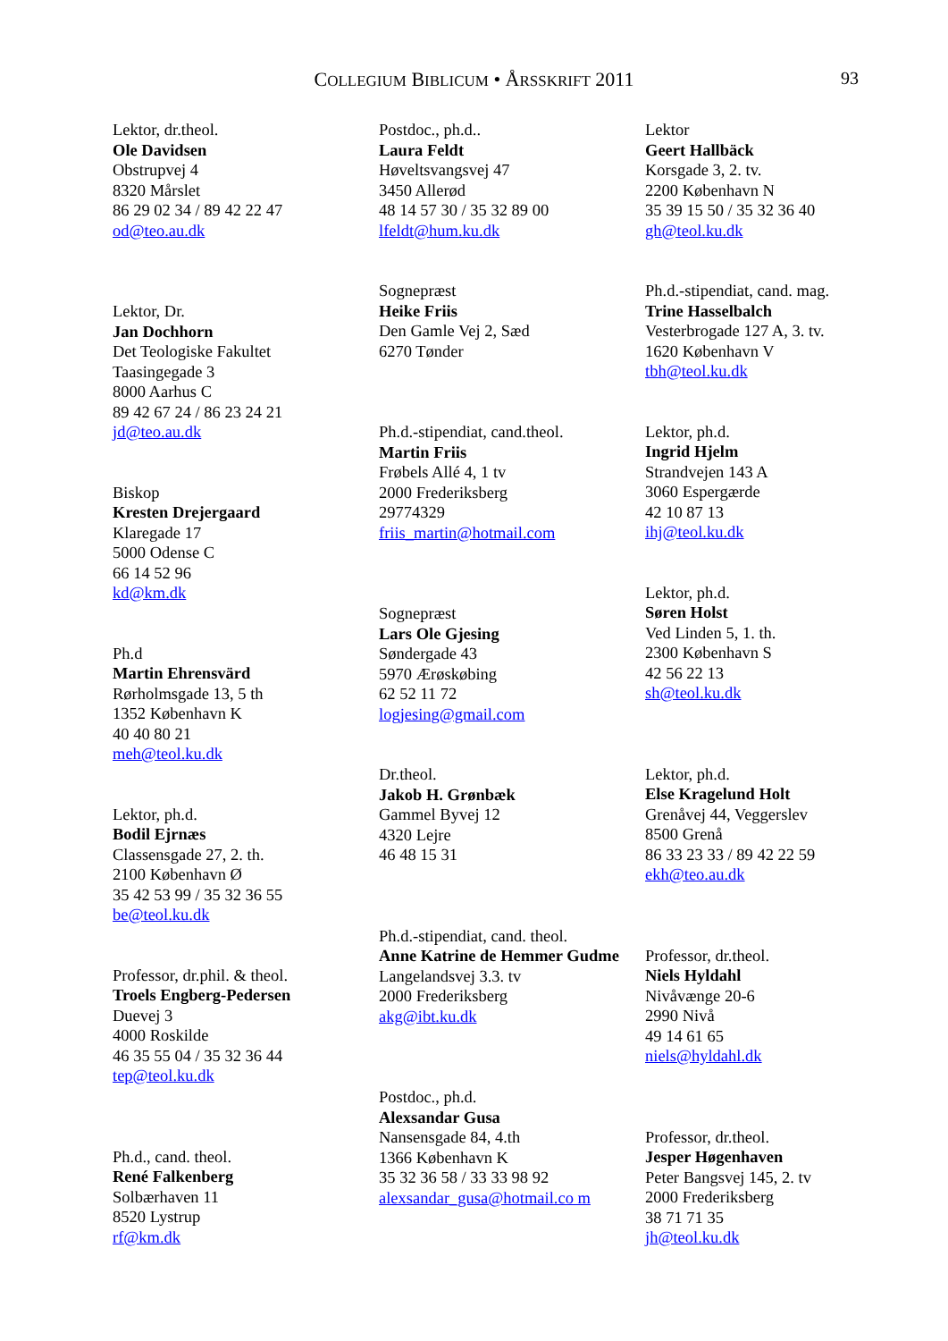COLLEGIUM BIBLICUM • ÅRSSKRIFT 2011 93
Lektor, dr.theol.
Ole Davidsen
Obstrupvej 4
8320 Mårslet
86 29 02 34 / 89 42 22 47
od@teo.au.dk
Lektor, Dr.
Jan Dochhorn
Det Teologiske Fakultet
Taasingegade 3
8000 Aarhus C
89 42 67 24 / 86 23 24 21
jd@teo.au.dk
Biskop
Kresten Drejergaard
Klaregade 17
5000 Odense C
66 14 52 96
kd@km.dk
Ph.d
Martin Ehrensvärd
Rørholmsgade 13, 5 th
1352 København K
40 40 80 21
meh@teol.ku.dk
Lektor, ph.d.
Bodil Ejrnæs
Classensgade 27, 2. th.
2100 København Ø
35 42 53 99 / 35 32 36 55
be@teol.ku.dk
Professor, dr.phil. & theol.
Troels Engberg-Pedersen
Duevej 3
4000 Roskilde
46 35 55 04 / 35 32 36 44
tep@teol.ku.dk
Ph.d., cand. theol.
René Falkenberg
Solbærhaven 11
8520 Lystrup
rf@km.dk
Postdoc., ph.d..
Laura Feldt
Høveltsvangsvej 47
3450 Allerød
48 14 57 30 / 35 32 89 00
lfeldt@hum.ku.dk
Sognepræst
Heike Friis
Den Gamle Vej 2, Sæd
6270 Tønder
Ph.d.-stipendiat, cand.theol.
Martin Friis
Frøbels Allé 4, 1 tv
2000 Frederiksberg
29774329
friis_martin@hotmail.com
Sognepræst
Lars Ole Gjesing
Søndergade 43
5970 Ærøskøbing
62 52 11 72
logjesing@gmail.com
Dr.theol.
Jakob H. Grønbæk
Gammel Byvej 12
4320 Lejre
46 48 15 31
Ph.d.-stipendiat, cand. theol.
Anne Katrine de Hemmer Gudme
Langelandsvej 3.3. tv
2000 Frederiksberg
akg@ibt.ku.dk
Postdoc., ph.d.
Alexsandar Gusa
Nansensgade 84, 4.th
1366 København K
35 32 36 58 / 33 33 98 92
alexsandar_gusa@hotmail.co m
Lektor
Geert Hallbäck
Korsgade 3, 2. tv.
2200 København N
35 39 15 50 / 35 32 36 40
gh@teol.ku.dk
Ph.d.-stipendiat, cand. mag.
Trine Hasselbalch
Vesterbrogade 127 A, 3. tv.
1620 København V
tbh@teol.ku.dk
Lektor, ph.d.
Ingrid Hjelm
Strandvejen 143 A
3060 Espergærde
42 10 87 13
ihj@teol.ku.dk
Lektor, ph.d.
Søren Holst
Ved Linden 5, 1. th.
2300 København S
42 56 22 13
sh@teol.ku.dk
Lektor, ph.d.
Else Kragelund Holt
Grenåvej 44, Veggerslev
8500 Grenå
86 33 23 33 / 89 42 22 59
ekh@teo.au.dk
Professor, dr.theol.
Niels Hyldahl
Nivåvænge 20-6
2990 Nivå
49 14 61 65
niels@hyldahl.dk
Professor, dr.theol.
Jesper Høgenhaven
Peter Bangsvej 145, 2. tv
2000 Frederiksberg
38 71 71 35
jh@teol.ku.dk